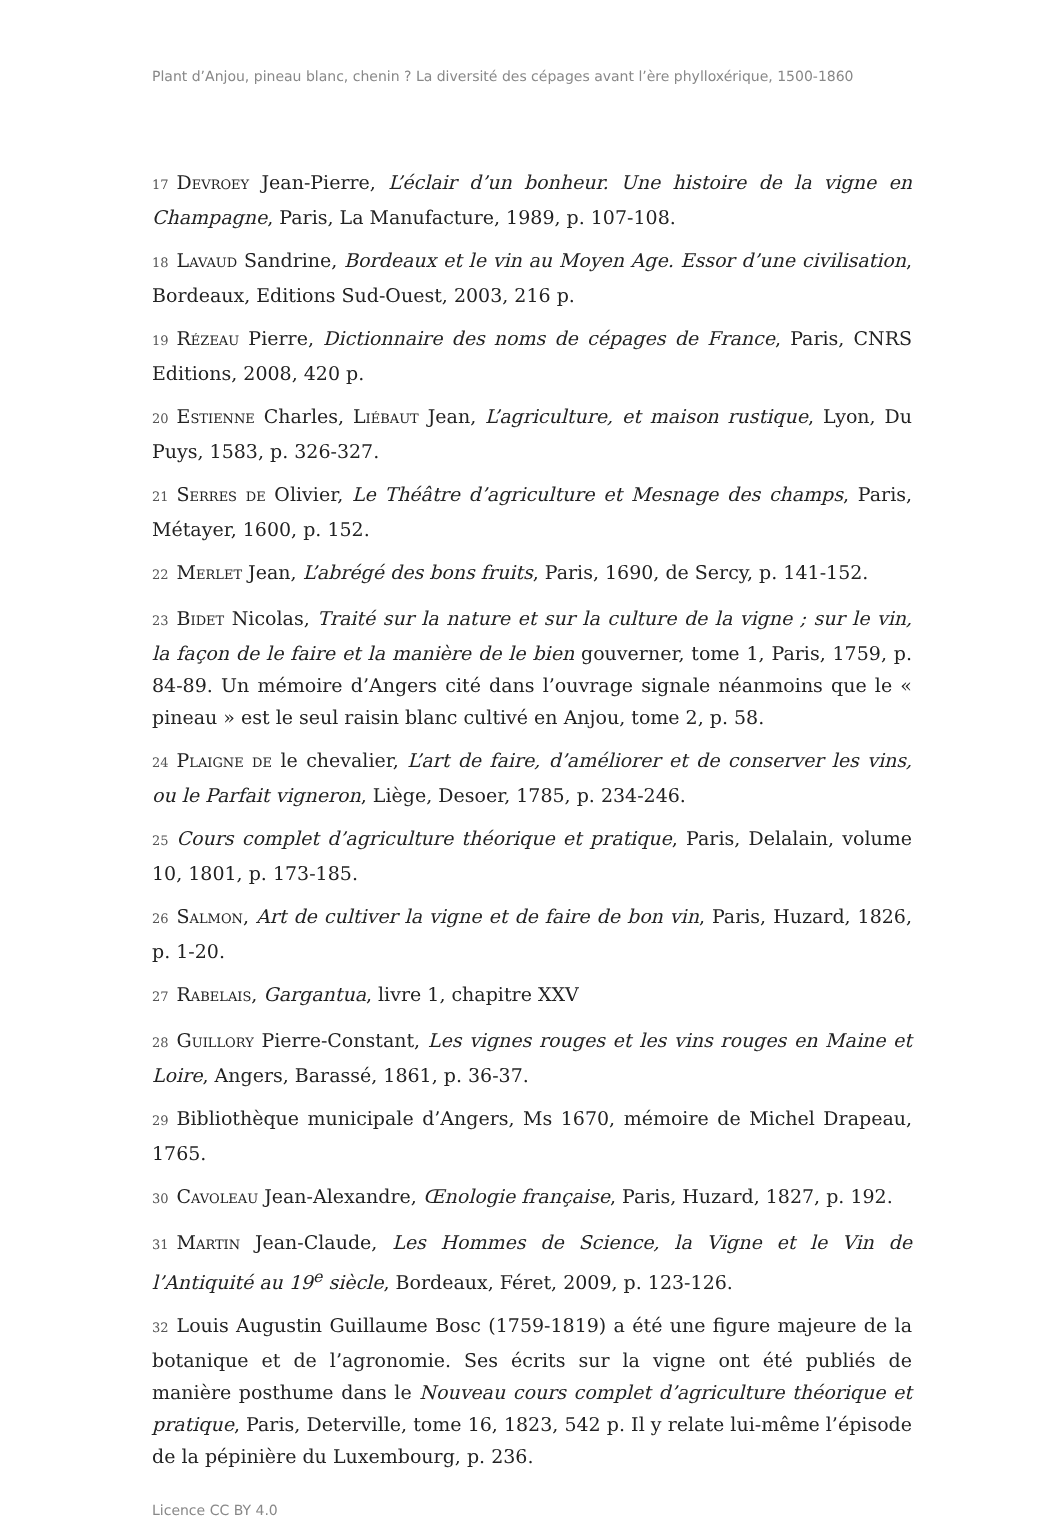Plant d’Anjou, pineau blanc, chenin ? La diversité des cépages avant l’ère phylloxérique, 1500-1860
17 Devroey Jean-Pierre, L’éclair d’un bonheur. Une histoire de la vigne en Champagne, Paris, La Manufacture, 1989, p. 107-108.
18 Lavaud Sandrine, Bordeaux et le vin au Moyen Age. Essor d’une civilisation, Bordeaux, Editions Sud-Ouest, 2003, 216 p.
19 Rézeau Pierre, Dictionnaire des noms de cépages de France, Paris, CNRS Editions, 2008, 420 p.
20 Estienne Charles, Liébaut Jean, L’agriculture, et maison rustique, Lyon, Du Puys, 1583, p. 326-327.
21 Serres de Olivier, Le Théâtre d’agriculture et Mesnage des champs, Paris, Métayer, 1600, p. 152.
22 Merlet Jean, L’abrégé des bons fruits, Paris, 1690, de Sercy, p. 141-152.
23 Bidet Nicolas, Traité sur la nature et sur la culture de la vigne ; sur le vin, la façon de le faire et la manière de le bien gouverner, tome 1, Paris, 1759, p. 84-89. Un mémoire d’Angers cité dans l’ouvrage signale néanmoins que le « pineau » est le seul raisin blanc cultivé en Anjou, tome 2, p. 58.
24 Plaigne de le chevalier, L’art de faire, d’améliorer et de conserver les vins, ou le Parfait vigneron, Liège, Desoer, 1785, p. 234-246.
25 Cours complet d’agriculture théorique et pratique, Paris, Delalain, volume 10, 1801, p. 173-185.
26 Salmon, Art de cultiver la vigne et de faire de bon vin, Paris, Huzard, 1826, p. 1-20.
27 Rabelais, Gargantua, livre 1, chapitre XXV
28 Guillory Pierre-Constant, Les vignes rouges et les vins rouges en Maine et Loire, Angers, Barassé, 1861, p. 36-37.
29 Bibliothèque municipale d’Angers, Ms 1670, mémoire de Michel Drapeau, 1765.
30 Cavoleau Jean-Alexandre, Œnologie française, Paris, Huzard, 1827, p. 192.
31 Martin Jean-Claude, Les Hommes de Science, la Vigne et le Vin de l’Antiquité au 19<sup>e</sup> siècle, Bordeaux, Féret, 2009, p. 123-126.
32 Louis Augustin Guillaume Bosc (1759-1819) a été une figure majeure de la botanique et de l’agronomie. Ses écrits sur la vigne ont été publiés de manière posthume dans le Nouveau cours complet d’agriculture théorique et pratique, Paris, Deterville, tome 16, 1823, 542 p. Il y relate lui-même l’épisode de la pépinière du Luxembourg, p. 236.
Licence CC BY 4.0